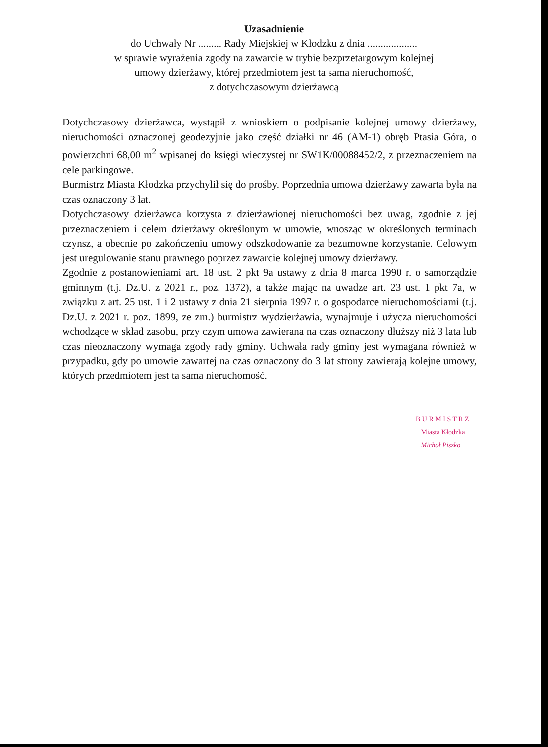Uzasadnienie
do Uchwały Nr ......... Rady Miejskiej w Kłodzku z dnia ...................
w sprawie wyrażenia zgody na zawarcie w trybie bezprzetargowym kolejnej
umowy dzierżawy, której przedmiotem jest ta sama nieruchomość,
z dotychczasowym dzierżawcą
Dotychczasowy dzierżawca, wystąpił z wnioskiem o podpisanie kolejnej umowy dzierżawy, nieruchomości oznaczonej geodezyjnie jako część działki nr 46 (AM-1) obręb Ptasia Góra, o powierzchni 68,00 m<sup>2</sup> wpisanej do księgi wieczystej nr SW1K/00088452/2, z przeznaczeniem na cele parkingowe.
Burmistrz Miasta Kłodzka przychylił się do prośby. Poprzednia umowa dzierżawy zawarta była na czas oznaczony 3 lat.
Dotychczasowy dzierżawca korzysta z dzierżawionej nieruchomości bez uwag, zgodnie z jej przeznaczeniem i celem dzierżawy określonym w umowie, wnosząc w określonych terminach czynsz, a obecnie po zakończeniu umowy odszkodowanie za bezumowne korzystanie. Celowym jest uregulowanie stanu prawnego poprzez zawarcie kolejnej umowy dzierżawy.
Zgodnie z postanowieniami art. 18 ust. 2 pkt 9a ustawy z dnia 8 marca 1990 r. o samorządzie gminnym (t.j. Dz.U. z 2021 r., poz. 1372), a także mając na uwadze art. 23 ust. 1 pkt 7a, w związku z art. 25 ust. 1 i 2 ustawy z dnia 21 sierpnia 1997 r. o gospodarce nieruchomościami (t.j. Dz.U. z 2021 r. poz. 1899, ze zm.) burmistrz wydzierżawia, wynajmuje i użycza nieruchomości wchodzące w skład zasobu, przy czym umowa zawierana na czas oznaczony dłuższy niż 3 lata lub czas nieoznaczony wymaga zgody rady gminy. Uchwała rady gminy jest wymagana również w przypadku, gdy po umowie zawartej na czas oznaczony do 3 lat strony zawierają kolejne umowy, których przedmiotem jest ta sama nieruchomość.
B U R M I S T R Z
Miasta Kłodzka
Michał Piszko